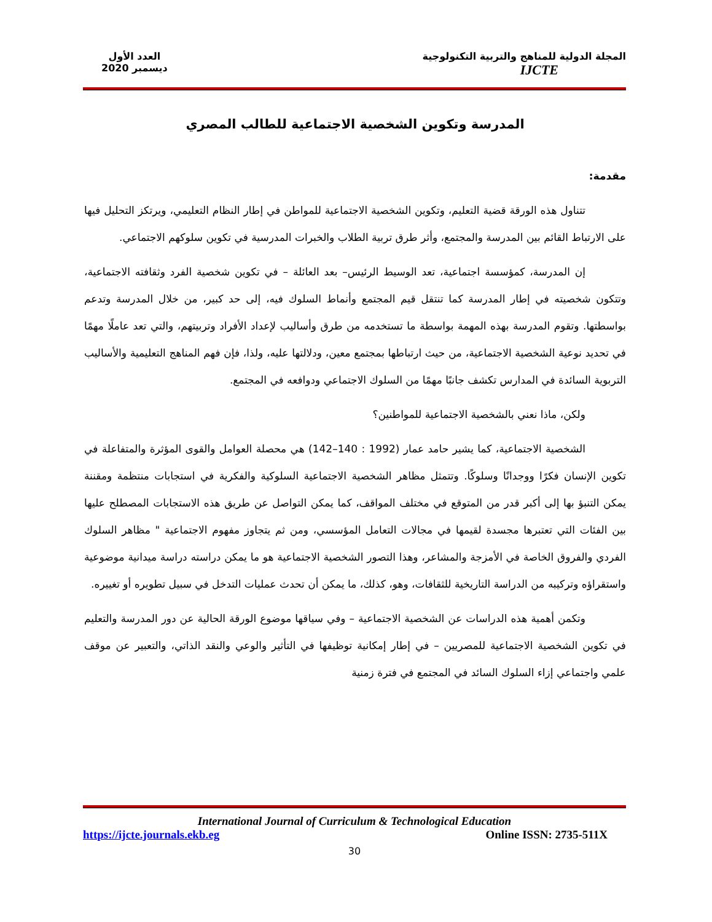المجلة الدولية للمناهج والتربية التكنولوجية
IJCTE
العدد الأول
ديسمبر 2020
المدرسة وتكوين الشخصية الاجتماعية للطالب المصري
مقدمة:
تتناول هذه الورقة قضية التعليم، وتكوين الشخصية الاجتماعية للمواطن في إطار النظام التعليمي، ويرتكز التحليل فيها على الارتباط القائم بين المدرسة والمجتمع، وأثر طرق تربية الطلاب والخبرات المدرسية في تكوين سلوكهم الاجتماعي.
إن المدرسة، كمؤسسة اجتماعية، تعد الوسيط الرئيس– بعد العائلة – في تكوين شخصية الفرد وثقافته الاجتماعية، وتتكون شخصيته في إطار المدرسة كما تنتقل قيم المجتمع وأنماط السلوك فيه، إلى حد كبير، من خلال المدرسة وتدعم بواسطتها. وتقوم المدرسة بهذه المهمة بواسطة ما تستخدمه من طرق وأساليب لإعداد الأفراد وتربيتهم، والتي تعد عاملًا مهمًا في تحديد نوعية الشخصية الاجتماعية، من حيث ارتباطها بمجتمع معين، ودلالتها عليه، ولذا، فإن فهم المناهج التعليمية والأساليب التربوية السائدة في المدارس تكشف جانبًا مهمًا من السلوك الاجتماعي ودوافعه في المجتمع.
ولكن، ماذا نعني بالشخصية الاجتماعية للمواطنين؟
الشخصية الاجتماعية، كما يشير حامد عمار (1992 : 140–142) هي محصلة العوامل والقوى المؤثرة والمتفاعلة في تكوين الإنسان فكرًا ووجدانًا وسلوكًا. وتتمثل مظاهر الشخصية الاجتماعية السلوكية والفكرية في استجابات منتظمة ومقننة يمكن التنبؤ بها إلى أكبر قدر من المتوقع في مختلف المواقف، كما يمكن التواصل عن طريق هذه الاستجابات المصطلح عليها بين الفئات التي تعتبرها مجسدة لقيمها في مجالات التعامل المؤسسي، ومن ثم يتجاوز مفهوم الاجتماعية " مظاهر السلوك الفردي والفروق الخاصة في الأمزجة والمشاعر، وهذا التصور الشخصية الاجتماعية هو ما يمكن دراسته دراسة ميدانية موضوعية واستقراؤه وتركيبه من الدراسة التاريخية للثقافات، وهو، كذلك، ما يمكن أن تحدث عمليات التدخل في سبيل تطويره أو تغييره.
وتكمن أهمية هذه الدراسات عن الشخصية الاجتماعية – وفي سياقها موضوع الورقة الحالية عن دور المدرسة والتعليم في تكوين الشخصية الاجتماعية للمصريين – في إطار إمكانية توظيفها في التأثير والوعي والنقد الذاتي، والتعبير عن موقف علمي واجتماعي إزاء السلوك السائد في المجتمع في فترة زمنية
International Journal of Curriculum & Technological Education
https://ijcte.journals.ekb.eg Online ISSN: 2735-511X
30